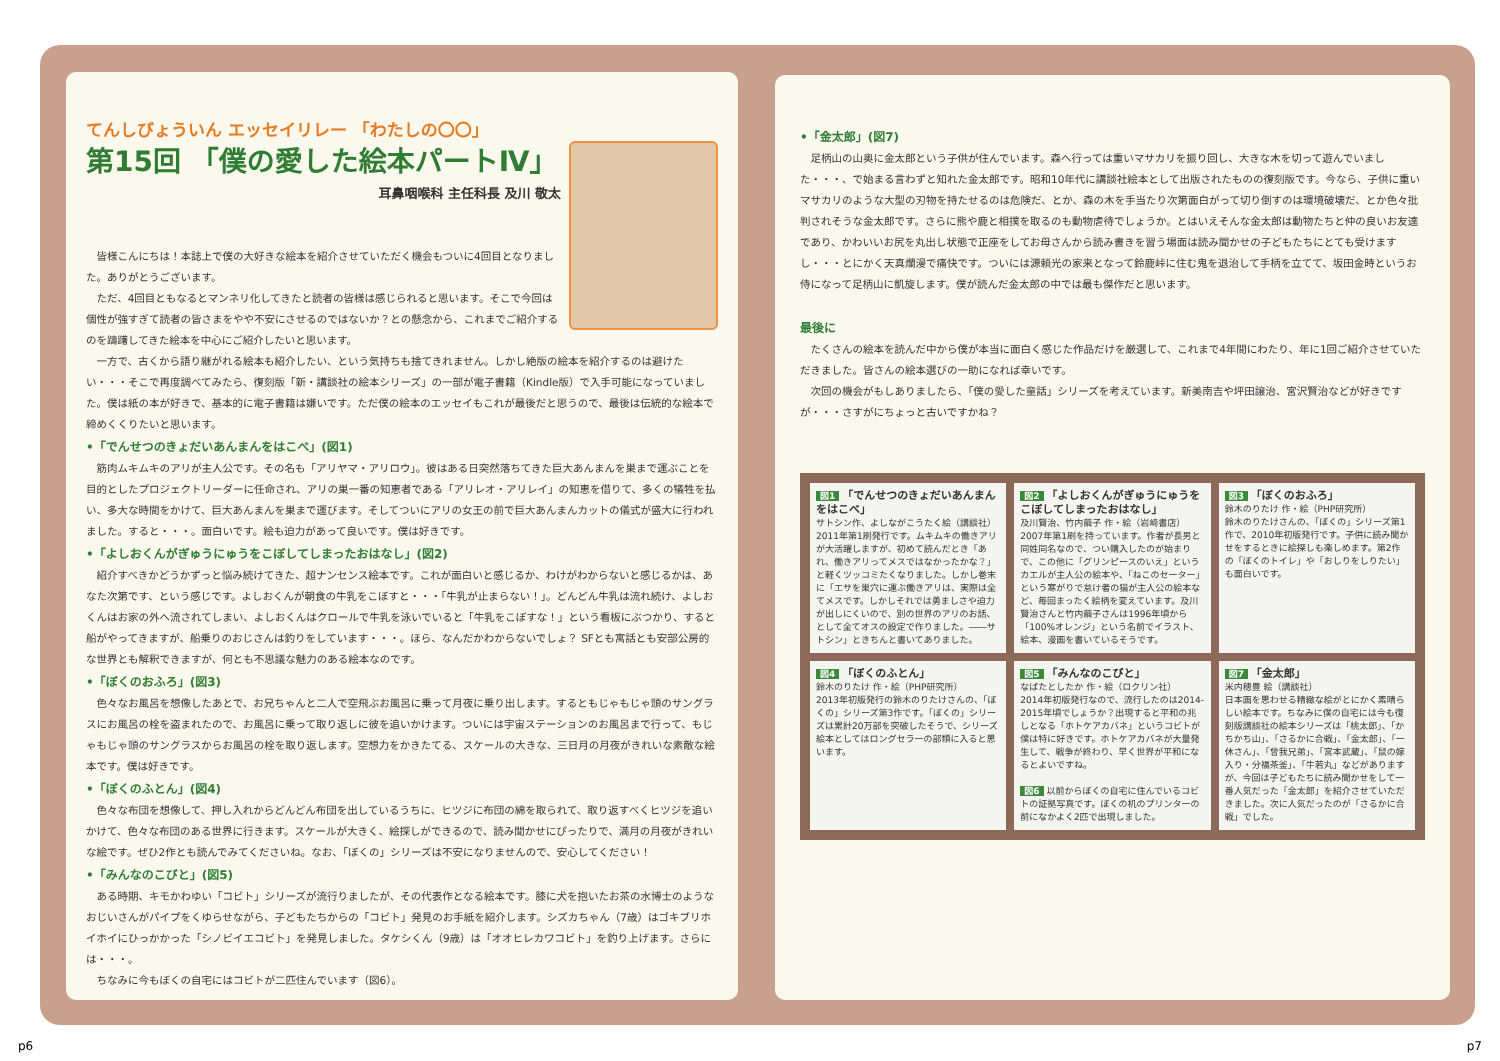てんしびょういん エッセイリレー 「わたしの〇〇」
第15回 「僕の愛した絵本パートⅣ」
耳鼻咽喉科 主任科長 及川 敬太
皆様こんにちは！本誌上で僕の大好きな絵本を紹介させていただく機会もついに4回目となりました。ありがとうございます。
ただ、4回目ともなるとマンネリ化してきたと読者の皆様は感じられると思います。そこで今回は個性が強すぎて読者の皆さまをやや不安にさせるのではないか？との懸念から、これまでご紹介するのを躊躇してきた絵本を中心にご紹介したいと思います。
一方で、古くから語り継がれる絵本も紹介したい、という気持ちも捨てきれません。しかし絶版の絵本を紹介するのは避けたい・・・そこで再度調べてみたら、復刻版「新・講談社の絵本シリーズ」の一部が電子書籍（Kindle版）で入手可能になっていました。僕は紙の本が好きで、基本的に電子書籍は嫌いです。ただ僕の絵本のエッセイもこれが最後だと思うので、最後は伝統的な絵本で締めくくりたいと思います。
•「でんせつのきょだいあんまんをはこべ」(図1)
筋肉ムキムキのアリが主人公です。その名も「アリヤマ・アリロウ」。彼はある日突然落ちてきた巨大あんまんを巣まで運ぶことを目的としたプロジェクトリーダーに任命され、アリの巣一番の知恵者である「アリレオ・アリレイ」の知恵を借りて、多くの犠牲を払い、多大な時間をかけて、巨大あんまんを巣まで運びます。そしてついにアリの女王の前で巨大あんまんカットの儀式が盛大に行われました。すると・・・。面白いです。絵も迫力があって良いです。僕は好きです。
•「よしおくんがぎゅうにゅうをこぼしてしまったおはなし」(図2)
紹介すべきかどうかずっと悩み続けてきた、超ナンセンス絵本です。これが面白いと感じるか、わけがわからないと感じるかは、あなた次第です、という感じです。よしおくんが朝食の牛乳をこぼすと・・・「牛乳が止まらない！」。どんどん牛乳は流れ続け、よしおくんはお家の外へ流されてしまい、よしおくんはクロールで牛乳を泳いでいると「牛乳をこぼすな！」という看板にぶつかり、すると船がやってきますが、船乗りのおじさんは釣りをしています・・・。ほら、なんだかわからないでしょ？ SFとも寓話とも安部公房的な世界とも解釈できますが、何とも不思議な魅力のある絵本なのです。
•「ぼくのおふろ」(図3)
色々なお風呂を想像したあとで、お兄ちゃんと二人で空飛ぶお風呂に乗って月夜に乗り出します。するともじゃもじゃ頭のサングラスにお風呂の栓を盗まれたので、お風呂に乗って取り返しに彼を追いかけます。ついには宇宙ステーションのお風呂まで行って、もじゃもじゃ頭のサングラスからお風呂の栓を取り返します。空想力をかきたてる、スケールの大きな、三日月の月夜がきれいな素敵な絵本です。僕は好きです。
•「ぼくのふとん」(図4)
色々な布団を想像して、押し入れからどんどん布団を出しているうちに、ヒツジに布団の綿を取られて、取り返すべくヒツジを追いかけて、色々な布団のある世界に行きます。スケールが大きく、絵探しができるので、読み聞かせにぴったりで、満月の月夜がきれいな絵です。ぜひ2作とも読んでみてくださいね。なお、「ぼくの」シリーズは不安になりませんので、安心してください！
•「みんなのこびと」(図5)
ある時期、キモかわゆい「コビト」シリーズが流行りましたが、その代表作となる絵本です。膝に犬を抱いたお茶の水博士のようなおじいさんがパイプをくゆらせながら、子どもたちからの「コビト」発見のお手紙を紹介します。シズカちゃん（7歳）はゴキブリホイホイにひっかかった「シノビイエコビト」を発見しました。タケシくん（9歳）は「オオヒレカワコビト」を釣り上げます。さらには・・・。
ちなみに今もぼくの自宅にはコビトが二匹住んでいます（図6）。
•「金太郎」(図7)
足柄山の山奥に金太郎という子供が住んでいます。森へ行っては重いマサカリを振り回し、大きな木を切って遊んでいました・・・、で始まる言わずと知れた金太郎です。昭和10年代に講談社絵本として出版されたものの復刻版です。今なら、子供に重いマサカリのような大型の刃物を持たせるのは危険だ、とか、森の木を手当たり次第面白がって切り倒すのは環境破壊だ、とか色々批判されそうな金太郎です。さらに熊や鹿と相撲を取るのも動物虐待でしょうか。とはいえそんな金太郎は動物たちと仲の良いお友達であり、かわいいお尻を丸出し状態で正座をしてお母さんから読み書きを習う場面は読み聞かせの子どもたちにとても受けますし・・・とにかく天真爛漫で痛快です。ついには源頼光の家来となって鈴鹿峠に住む鬼を退治して手柄を立てて、坂田金時というお侍になって足柄山に凱旋します。僕が読んだ金太郎の中では最も傑作だと思います。
最後に
たくさんの絵本を読んだ中から僕が本当に面白く感じた作品だけを厳選して、これまで4年間にわたり、年に1回ご紹介させていただきました。皆さんの絵本選びの一助になれば幸いです。
次回の機会がもしありましたら、「僕の愛した童話」シリーズを考えています。新美南吉や坪田譲治、宮沢賢治などが好きですが・・・さすがにちょっと古いですかね？
図1 「でんせつのきょだいあんまんをはこべ」
サトシン作、よしながこうたく絵（講談社）
2011年第1刷発行です。ムキムキの働きアリが大活躍しますが、初めて読んだとき「あれ、働きアリってメスではなかったかな？」と軽くツッコミたくなりました。しかし巻末に「エサを巣穴に運ぶ働きアリは、実際は全てメスです。しかしそれでは勇ましさや迫力が出しにくいので、別の世界のアリのお話、として全てオスの設定で作りました。――サトシン」ときちんと書いてありました。
図2 「よしおくんがぎゅうにゅうをこぼしてしまったおはなし」
及川賢治、竹内繭子 作・絵（岩崎書店）
2007年第1刷を持っています。作者が長男と同姓同名なので、つい購入したのが始まりで、この他に「グリンピースのいえ」というカエルが主人公の絵本や、「ねこのセーター」という寒がりで怠け者の猫が主人公の絵本など、毎回まったく絵柄を変えています。及川賢治さんと竹内繭子さんは1996年頃から「100%オレンジ」という名前でイラスト、絵本、漫画を書いているそうです。
図3 「ぼくのおふろ」
鈴木のりたけ 作・絵（PHP研究所）
鈴木のりたけさんの、「ぼくの」シリーズ第1作で、2010年初版発行です。子供に読み聞かせをするときに絵探しも楽しめます。第2作の「ぼくのトイレ」や「おしりをしりたい」も面白いです。
図4 「ぼくのふとん」
鈴木のりたけ 作・絵（PHP研究所）
2013年初版発行の鈴木のりたけさんの、「ぼくの」シリーズ第3作です。「ぼくの」シリーズは累計20万部を突破したそうで、シリーズ絵本としてはロングセラーの部類に入ると思います。
図5 「みんなのこびと」
なばたとしたか 作・絵（ロクリン社）
2014年初版発行なので、流行したのは2014-2015年頃でしょうか？出現すると平和の兆しとなる「ホトケアカバネ」というコビトが僕は特に好きです。ホトケアカバネが大量発生して、戦争が終わり、早く世界が平和になるとよいですね。
図6 以前からぼくの自宅に住んでいるコビトの証拠写真です。ぼくの机のプリンターの前になかよく2匹で出現しました。
図7 「金太郎」
米内穂豊 絵（講談社）
日本画を思わせる精緻な絵がとにかく素晴らしい絵本です。ちなみに僕の自宅には今も復刻版講談社の絵本シリーズは「桃太郎」、「かちかち山」、「さるかに合戦」、「金太郎」、「一休さん」、「曾我兄弟」、「宮本武蔵」、「鼠の嫁入り・分福茶釜」、「牛若丸」などがありますが、今回は子どもたちに読み聞かせをして一番人気だった「金太郎」を紹介させていただきました。次に人気だったのが「さるかに合戦」でした。
p6 p7